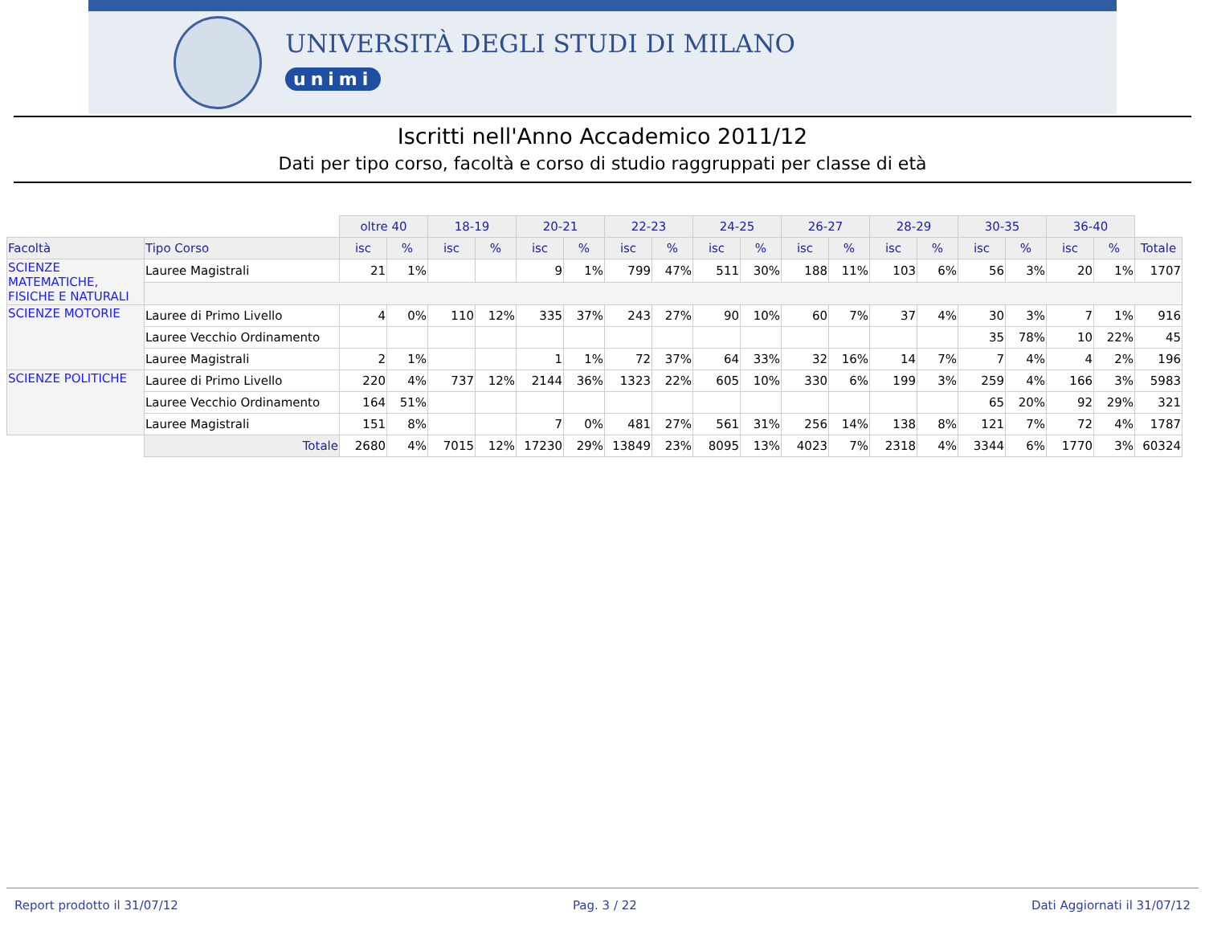UNIVERSITÀ DEGLI STUDI DI MILANO
unimi
Iscritti nell'Anno Accademico 2011/12
Dati per tipo corso, facoltà e corso di studio raggruppati per classe di età
| | | oltre 40 | | 18-19 | | 20-21 | | 22-23 | | 24-25 | | 26-27 | | 28-29 | | 30-35 | | 36-40 | | |
| --- | --- | --- | --- | --- | --- | --- | --- | --- | --- | --- | --- | --- | --- | --- | --- | --- | --- | --- | --- | --- |
| Facoltà | Tipo Corso | isc | % | isc | % | isc | % | isc | % | isc | % | isc | % | isc | % | isc | % | isc | % | Totale |
| SCIENZE MATEMATICHE, FISICHE E NATURALI | Lauree Magistrali | 21 | 1% | | | 9 | 1% | 799 | 47% | 511 | 30% | 188 | 11% | 103 | 6% | 56 | 3% | 20 | 1% | 1707 |
| SCIENZE MOTORIE | Lauree di Primo Livello | 4 | 0% | 110 | 12% | 335 | 37% | 243 | 27% | 90 | 10% | 60 | 7% | 37 | 4% | 30 | 3% | 7 | 1% | 916 |
| | Lauree Vecchio Ordinamento | | | | | | | | | | | | | | | 35 | 78% | 10 | 22% | 45 |
| | Lauree Magistrali | 2 | 1% | | | 1 | 1% | 72 | 37% | 64 | 33% | 32 | 16% | 14 | 7% | 7 | 4% | 4 | 2% | 196 |
| SCIENZE POLITICHE | Lauree di Primo Livello | 220 | 4% | 737 | 12% | 2144 | 36% | 1323 | 22% | 605 | 10% | 330 | 6% | 199 | 3% | 259 | 4% | 166 | 3% | 5983 |
| | Lauree Vecchio Ordinamento | 164 | 51% | | | | | | | | | | | | | 65 | 20% | 92 | 29% | 321 |
| | Lauree Magistrali | 151 | 8% | | | 7 | 0% | 481 | 27% | 561 | 31% | 256 | 14% | 138 | 8% | 121 | 7% | 72 | 4% | 1787 |
| | Totale | 2680 | 4% | 7015 | 12% | 17230 | 29% | 13849 | 23% | 8095 | 13% | 4023 | 7% | 2318 | 4% | 3344 | 6% | 1770 | 3% | 60324 |
Report prodotto il 31/07/12 Pag. 3 / 22 Dati Aggiornati il 31/07/12